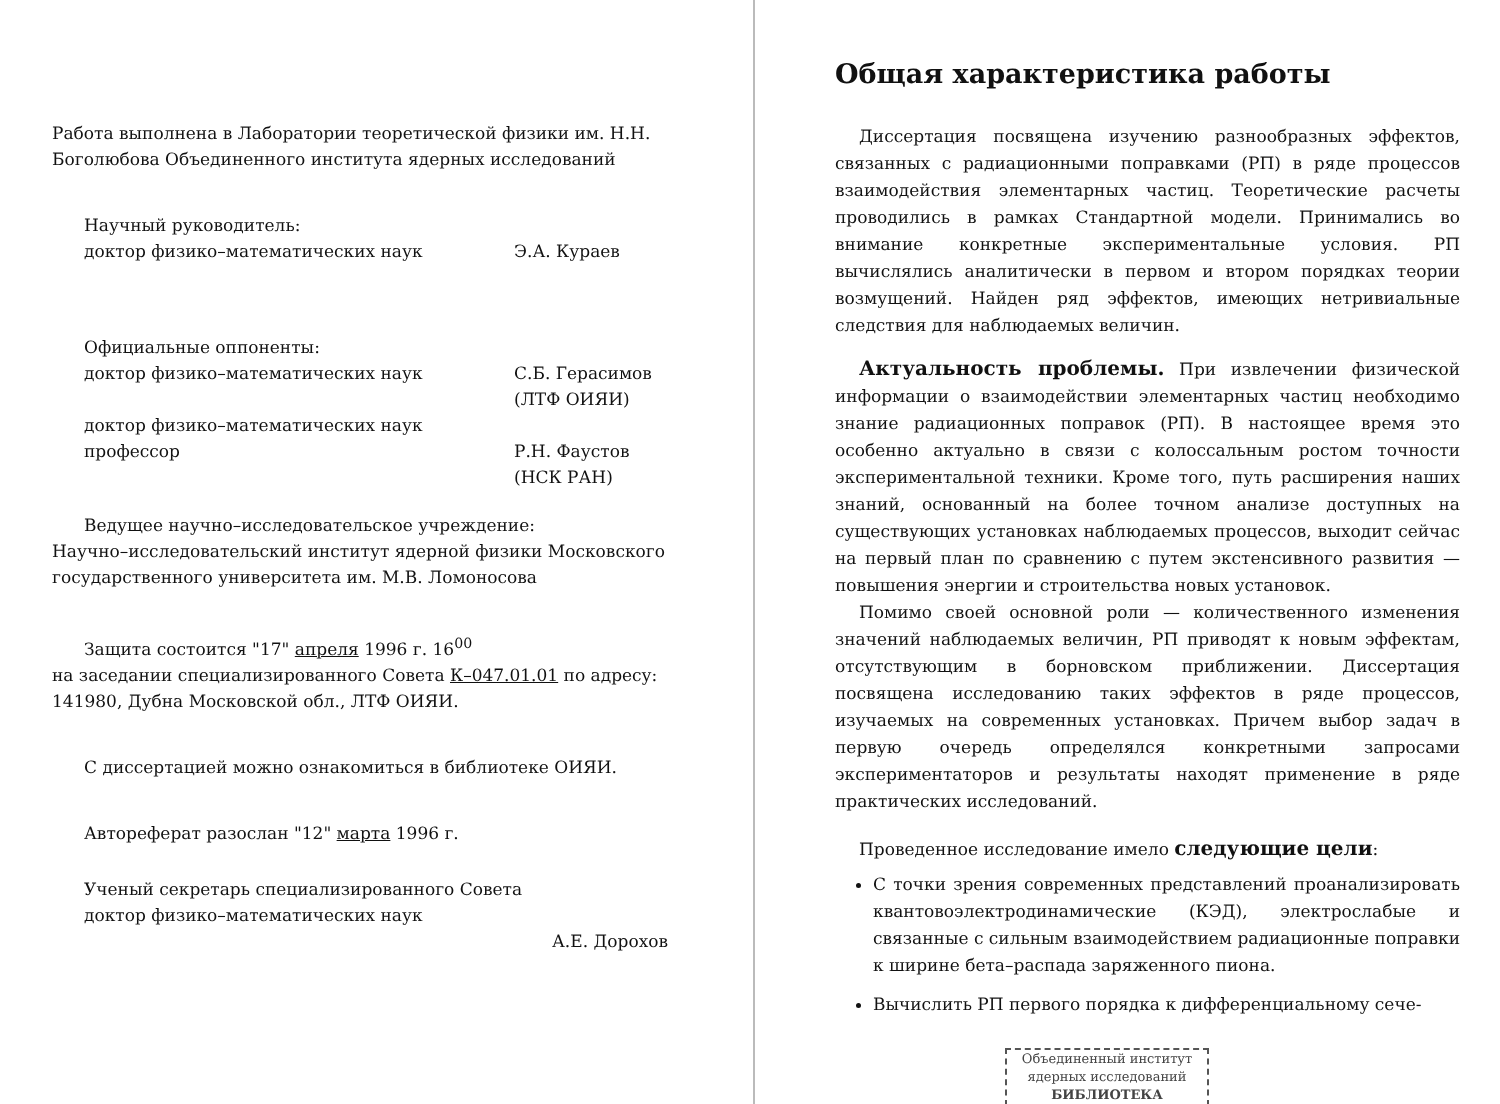Работа выполнена в Лаборатории теоретической физики им. Н.Н. Боголюбова Объединенного института ядерных исследований
Научный руководитель:
доктор физико–математических наук Э.А. Кураев
Официальные оппоненты:
доктор физико–математических наук С.Б. Герасимов
(ЛТФ ОИЯИ)
доктор физико–математических наук
профессор
Р.Н. Фаустов
(НСК РАН)
Ведущее научно–исследовательское учреждение:
Научно–исследовательский институт ядерной физики Московского государственного университета им. М.В. Ломоносова
Защита состоится "17" апреля 1996 г. 16<sup>00</sup>
на заседании специализированного Совета К–047.01.01 по адресу: 141980, Дубна Московской обл., ЛТФ ОИЯИ.
С диссертацией можно ознакомиться в библиотеке ОИЯИ.
Автореферат разослан "12" марта 1996 г.
Ученый секретарь специализированного Совета
доктор физико–математических наук
А.Е. Дорохов
Общая характеристика работы
Диссертация посвящена изучению разнообразных эффектов, связанных с радиационными поправками (РП) в ряде процессов взаимодействия элементарных частиц. Теоретические расчеты проводились в рамках Стандартной модели. Принимались во внимание конкретные экспериментальные условия. РП вычислялись аналитически в первом и втором порядках теории возмущений. Найден ряд эффектов, имеющих нетривиальные следствия для наблюдаемых величин.
Актуальность проблемы. При извлечении физической информации о взаимодействии элементарных частиц необходимо знание радиационных поправок (РП). В настоящее время это особенно актуально в связи с колоссальным ростом точности экспериментальной техники. Кроме того, путь расширения наших знаний, основанный на более точном анализе доступных на существующих установках наблюдаемых процессов, выходит сейчас на первый план по сравнению с путем экстенсивного развития — повышения энергии и строительства новых установок.
Помимо своей основной роли — количественного изменения значений наблюдаемых величин, РП приводят к новым эффектам, отсутствующим в борновском приближении. Диссертация посвящена исследованию таких эффектов в ряде процессов, изучаемых на современных установках. Причем выбор задач в первую очередь определялся конкретными запросами экспериментаторов и результаты находят применение в ряде практических исследований.
Проведенное исследование имело следующие цели:
С точки зрения современных представлений проанализировать квантовоэлектродинамические (КЭД), электрослабые и связанные с сильным взаимодействием радиационные поправки к ширине бета–распада заряженного пиона.
Вычислить РП первого порядка к дифференциальному сече-
Объединенный институт
ядерных исследований
БИБЛИОТЕКА